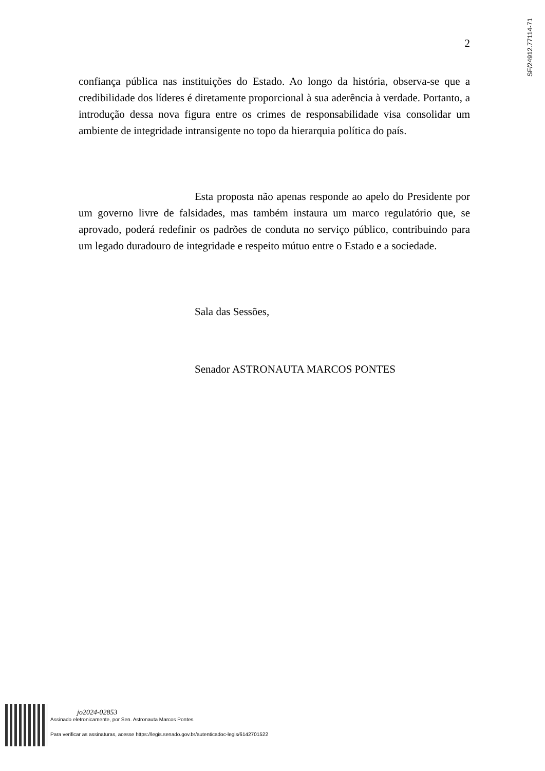SF/24912.77114-71
2
confiança pública nas instituições do Estado. Ao longo da história, observa-se que a credibilidade dos líderes é diretamente proporcional à sua aderência à verdade. Portanto, a introdução dessa nova figura entre os crimes de responsabilidade visa consolidar um ambiente de integridade intransigente no topo da hierarquia política do país.
Esta proposta não apenas responde ao apelo do Presidente por um governo livre de falsidades, mas também instaura um marco regulatório que, se aprovado, poderá redefinir os padrões de conduta no serviço público, contribuindo para um legado duradouro de integridade e respeito mútuo entre o Estado e a sociedade.
Sala das Sessões,
Senador ASTRONAUTA MARCOS PONTES
jo2024-02853
Assinado eletronicamente, por Sen. Astronauta Marcos Pontes
Para verificar as assinaturas, acesse https://legis.senado.gov.br/autenticadoc-legis/6142701522